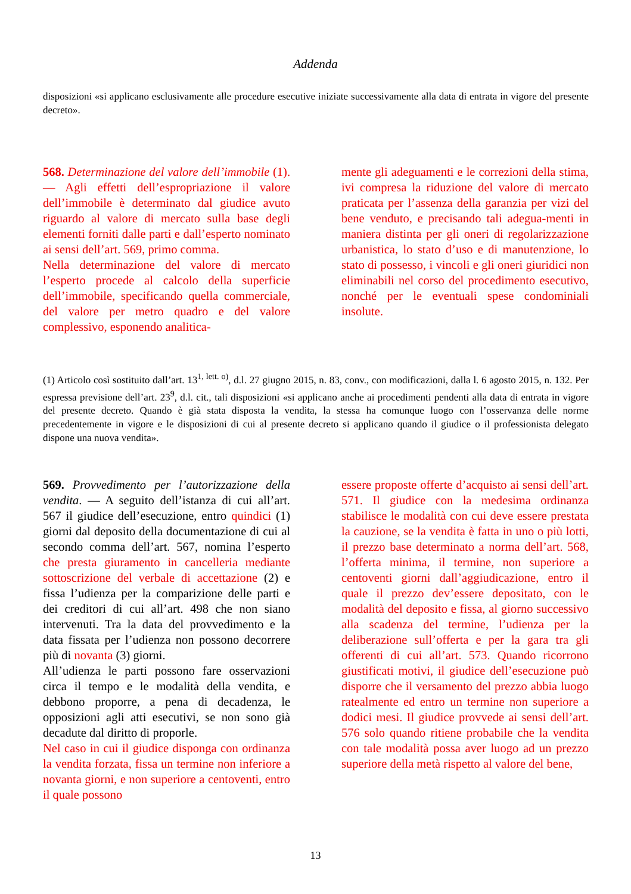Addenda
disposizioni «si applicano esclusivamente alle procedure esecutive iniziate successivamente alla data di entrata in vigore del presente decreto».
568. Determinazione del valore dell’immobile (1). — Agli effetti dell’espropriazione il valore dell’immobile è determinato dal giudice avuto riguardo al valore di mercato sulla base degli elementi forniti dalle parti e dall’esperto nominato ai sensi dell’art. 569, primo comma.
Nella determinazione del valore di mercato l’esperto procede al calcolo della superficie dell’immobile, specificando quella commerciale, del valore per metro quadro e del valore complessivo, esponendo analitica-
mente gli adeguamenti e le correzioni della stima, ivi compresa la riduzione del valore di mercato praticata per l’assenza della garanzia per vizi del bene venduto, e precisando tali adegua-menti in maniera distinta per gli oneri di regolarizzazione urbanistica, lo stato d’uso e di manutenzione, lo stato di possesso, i vincoli e gli oneri giuridici non eliminabili nel corso del procedimento esecutivo, nonché per le eventuali spese condominiali insolute.
(1) Articolo così sostituito dall’art. 13<sup>1, lett. o)</sup>, d.l. 27 giugno 2015, n. 83, conv., con modificazioni, dalla l. 6 agosto 2015, n. 132. Per espressa previsione dell’art. 23<sup>9</sup>, d.l. cit., tali disposizioni «si applicano anche ai procedimenti pendenti alla data di entrata in vigore del presente decreto. Quando è già stata disposta la vendita, la stessa ha comunque luogo con l’osservanza delle norme precedentemente in vigore e le disposizioni di cui al presente decreto si applicano quando il giudice o il professionista delegato dispone una nuova vendita».
569. Provvedimento per l’autorizzazione della vendita. — A seguito dell’istanza di cui all’art. 567 il giudice dell’esecuzione, entro quindici (1) giorni dal deposito della documentazione di cui al secondo comma dell’art. 567, nomina l’esperto che presta giuramento in cancelleria mediante sottoscrizione del verbale di accettazione (2) e fissa l’udienza per la comparizione delle parti e dei creditori di cui all’art. 498 che non siano intervenuti. Tra la data del provvedimento e la data fissata per l’udienza non possono decorrere più di novanta (3) giorni.
All’udienza le parti possono fare osservazioni circa il tempo e le modalità della vendita, e debbono proporre, a pena di decadenza, le opposizioni agli atti esecutivi, se non sono già decadute dal diritto di proporle.
Nel caso in cui il giudice disponga con ordinanza la vendita forzata, fissa un termine non inferiore a novanta giorni, e non superiore a centoventi, entro il quale possono
essere proposte offerte d’acquisto ai sensi dell’art. 571. Il giudice con la medesima ordinanza stabilisce le modalità con cui deve essere prestata la cauzione, se la vendita è fatta in uno o più lotti, il prezzo base determinato a norma dell’art. 568, l’offerta minima, il termine, non superiore a centoventi giorni dall’aggiudicazione, entro il quale il prezzo dev’essere depositato, con le modalità del deposito e fissa, al giorno successivo alla scadenza del termine, l’udienza per la deliberazione sull’offerta e per la gara tra gli offerenti di cui all’art. 573. Quando ricorrono giustificati motivi, il giudice dell’esecuzione può disporre che il versamento del prezzo abbia luogo ratealmente ed entro un termine non superiore a dodici mesi. Il giudice provvede ai sensi dell’art. 576 solo quando ritiene probabile che la vendita con tale modalità possa aver luogo ad un prezzo superiore della metà rispetto al valore del bene,
13